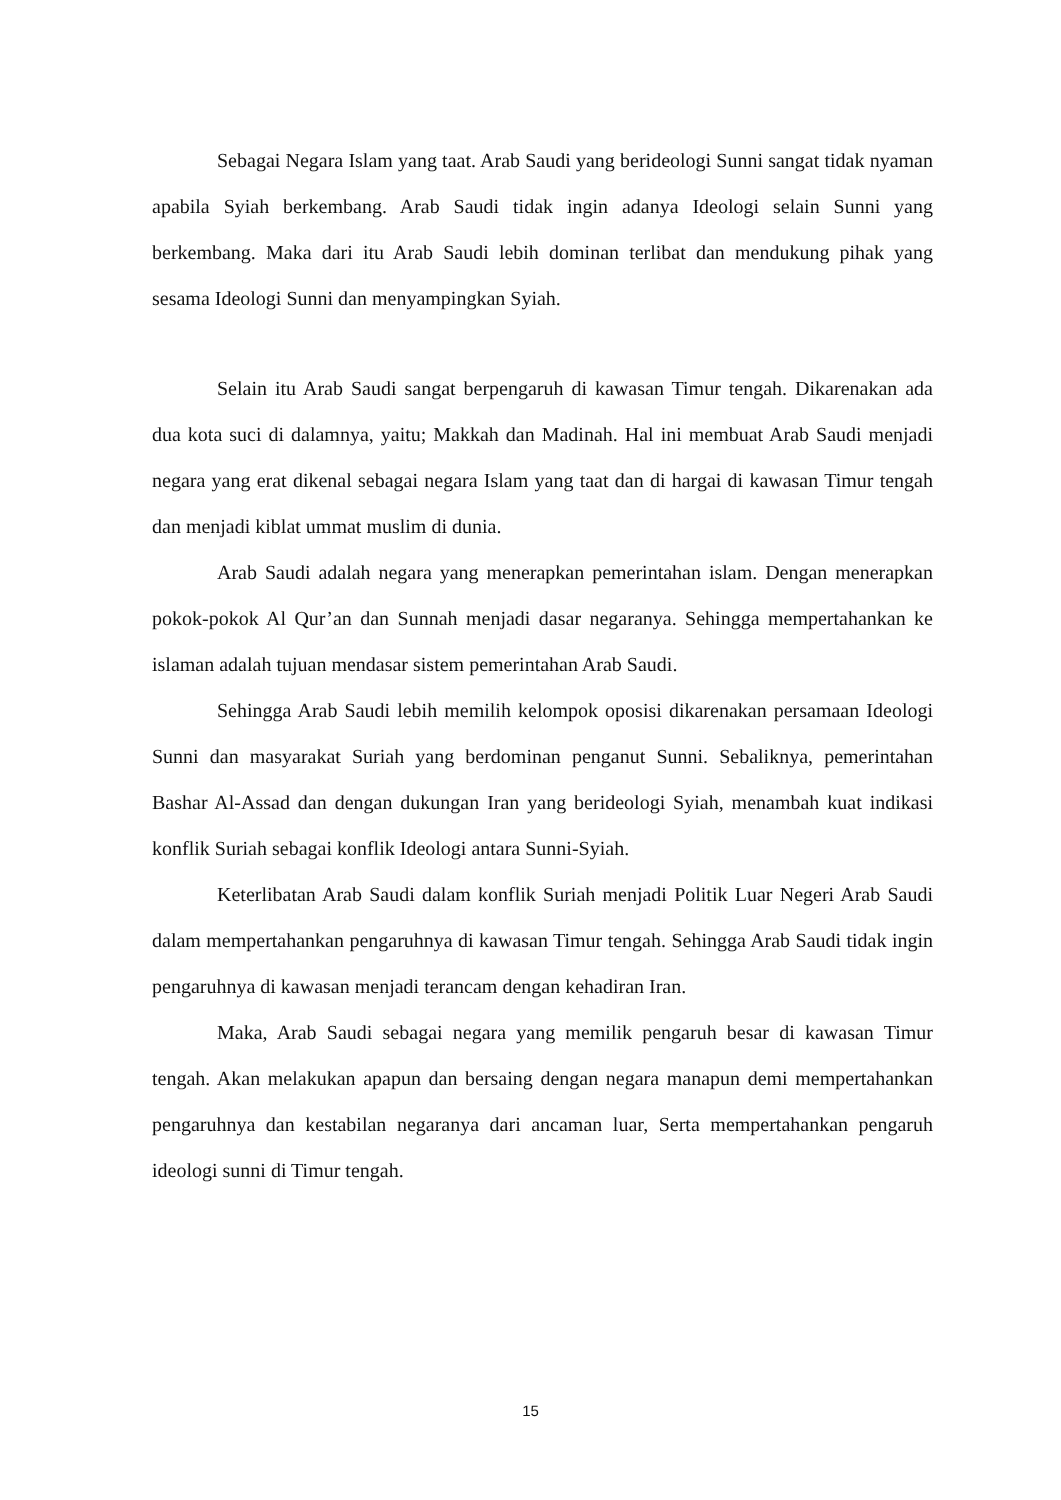Sebagai Negara Islam yang taat. Arab Saudi yang berideologi Sunni sangat tidak nyaman apabila Syiah berkembang. Arab Saudi tidak ingin adanya Ideologi selain Sunni yang berkembang. Maka dari itu Arab Saudi lebih dominan terlibat dan mendukung pihak yang sesama Ideologi Sunni dan menyampingkan Syiah.
Selain itu Arab Saudi sangat berpengaruh di kawasan Timur tengah. Dikarenakan ada dua kota suci di dalamnya, yaitu; Makkah dan Madinah. Hal ini membuat Arab Saudi menjadi negara yang erat dikenal sebagai negara Islam yang taat dan di hargai di kawasan Timur tengah dan menjadi kiblat ummat muslim di dunia.
Arab Saudi adalah negara yang menerapkan pemerintahan islam. Dengan menerapkan pokok-pokok Al Qur’an dan Sunnah menjadi dasar negaranya. Sehingga mempertahankan ke islaman adalah tujuan mendasar sistem pemerintahan Arab Saudi.
Sehingga Arab Saudi lebih memilih kelompok oposisi dikarenakan persamaan Ideologi Sunni dan masyarakat Suriah yang berdominan penganut Sunni. Sebaliknya, pemerintahan Bashar Al-Assad dan dengan dukungan Iran yang berideologi Syiah, menambah kuat indikasi konflik Suriah sebagai konflik Ideologi antara Sunni-Syiah.
Keterlibatan Arab Saudi dalam konflik Suriah menjadi Politik Luar Negeri Arab Saudi dalam mempertahankan pengaruhnya di kawasan Timur tengah. Sehingga Arab Saudi tidak ingin pengaruhnya di kawasan menjadi terancam dengan kehadiran Iran.
Maka, Arab Saudi sebagai negara yang memilik pengaruh besar di kawasan Timur tengah. Akan melakukan apapun dan bersaing dengan negara manapun demi mempertahankan pengaruhnya dan kestabilan negaranya dari ancaman luar, Serta mempertahankan pengaruh ideologi sunni di Timur tengah.
15